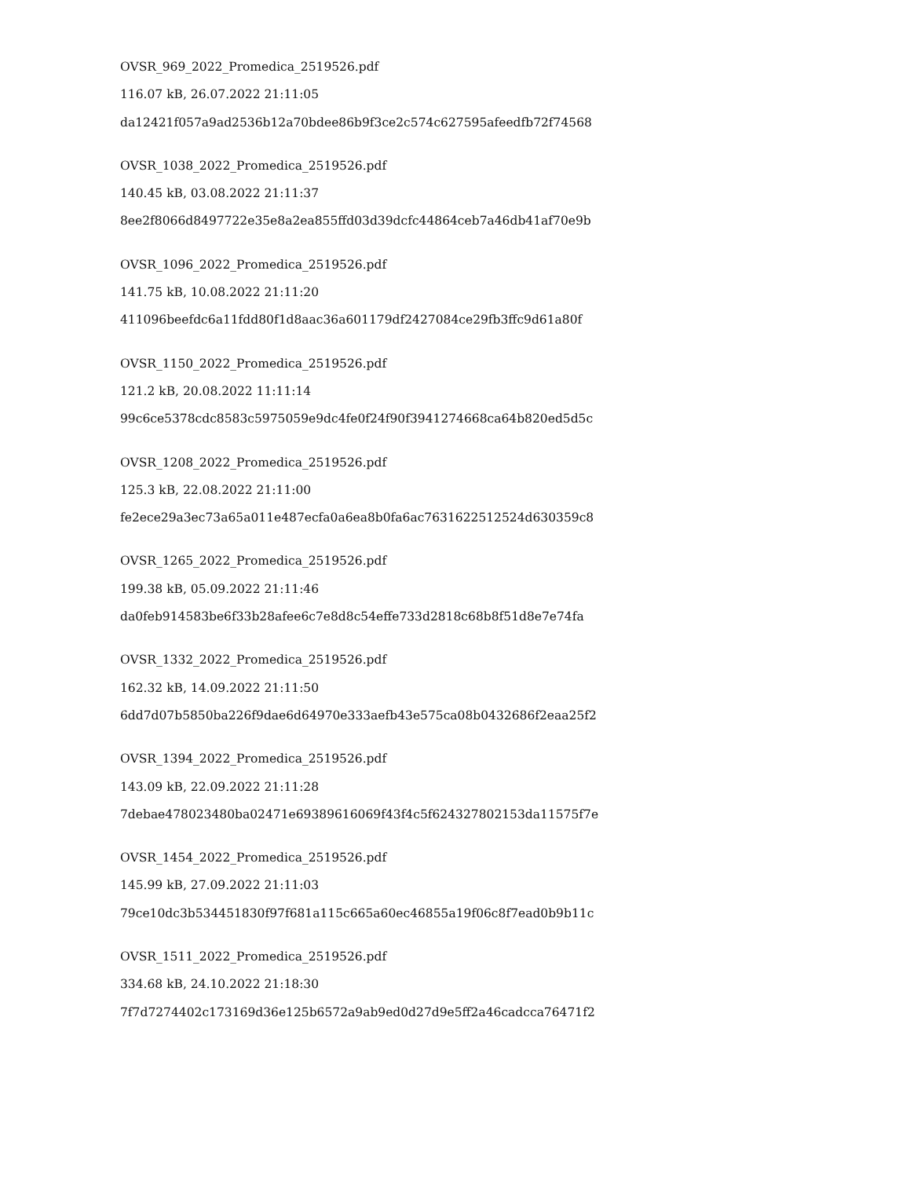OVSR_969_2022_Promedica_2519526.pdf
116.07 kB, 26.07.2022 21:11:05
da12421f057a9ad2536b12a70bdee86b9f3ce2c574c627595afeedfb72f74568
OVSR_1038_2022_Promedica_2519526.pdf
140.45 kB, 03.08.2022 21:11:37
8ee2f8066d8497722e35e8a2ea855ffd03d39dcfc44864ceb7a46db41af70e9b
OVSR_1096_2022_Promedica_2519526.pdf
141.75 kB, 10.08.2022 21:11:20
411096beefdc6a11fdd80f1d8aac36a601179df2427084ce29fb3ffc9d61a80f
OVSR_1150_2022_Promedica_2519526.pdf
121.2 kB, 20.08.2022 11:11:14
99c6ce5378cdc8583c5975059e9dc4fe0f24f90f3941274668ca64b820ed5d5c
OVSR_1208_2022_Promedica_2519526.pdf
125.3 kB, 22.08.2022 21:11:00
fe2ece29a3ec73a65a011e487ecfa0a6ea8b0fa6ac7631622512524d630359c8
OVSR_1265_2022_Promedica_2519526.pdf
199.38 kB, 05.09.2022 21:11:46
da0feb914583be6f33b28afee6c7e8d8c54effe733d2818c68b8f51d8e7e74fa
OVSR_1332_2022_Promedica_2519526.pdf
162.32 kB, 14.09.2022 21:11:50
6dd7d07b5850ba226f9dae6d64970e333aefb43e575ca08b0432686f2eaa25f2
OVSR_1394_2022_Promedica_2519526.pdf
143.09 kB, 22.09.2022 21:11:28
7debae478023480ba02471e69389616069f43f4c5f624327802153da11575f7e
OVSR_1454_2022_Promedica_2519526.pdf
145.99 kB, 27.09.2022 21:11:03
79ce10dc3b534451830f97f681a115c665a60ec46855a19f06c8f7ead0b9b11c
OVSR_1511_2022_Promedica_2519526.pdf
334.68 kB, 24.10.2022 21:18:30
7f7d7274402c173169d36e125b6572a9ab9ed0d27d9e5ff2a46cadcca76471f2